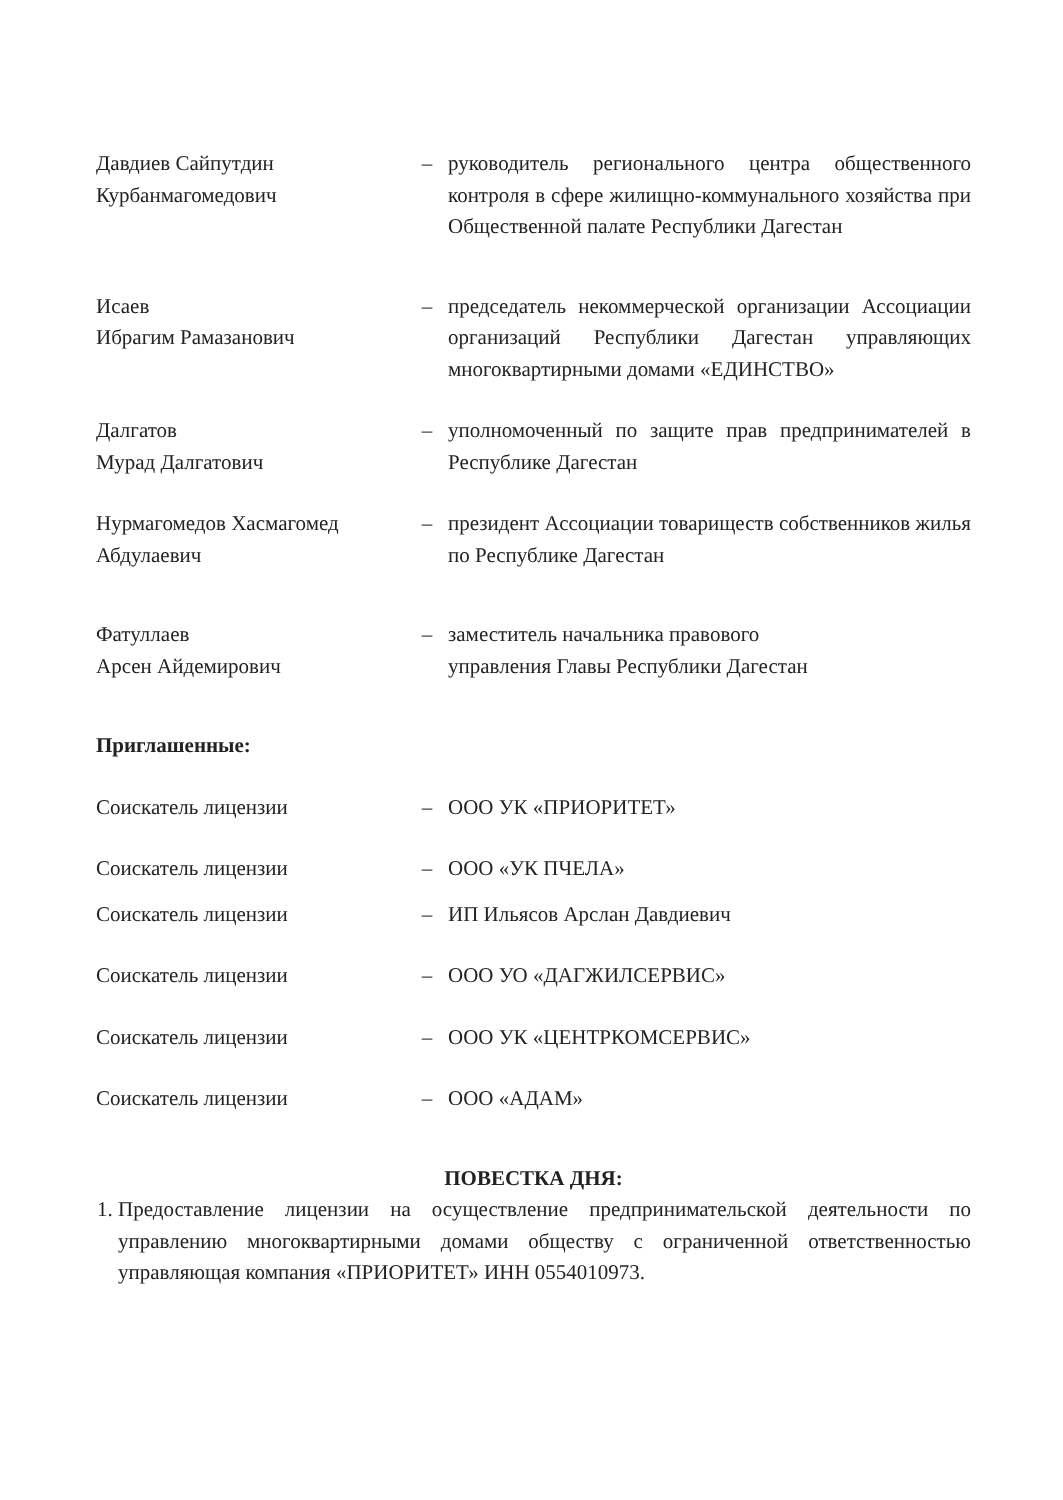Давдиев Сайпутдин
Курбанмагомедович
– руководитель регионального центра общественного контроля в сфере жилищно-коммунального хозяйства при Общественной палате Республики Дагестан
Исаев
Ибрагим Рамазанович
– председатель некоммерческой организации Ассоциации организаций Республики Дагестан управляющих многоквартирными домами «ЕДИНСТВО»
Далгатов
Мурад Далгатович
– уполномоченный по защите прав предпринимателей в Республике Дагестан
Нурмагомедов Хасмагомед Абдулаевич
– президент Ассоциации товариществ собственников жилья по Республике Дагестан
Фатуллаев
Арсен Айдемирович
– заместитель начальника правового
управления Главы Республики Дагестан
Приглашенные:
Соискатель лицензии – ООО УК «ПРИОРИТЕТ»
Соискатель лицензии – ООО «УК ПЧЕЛА»
Соискатель лицензии – ИП Ильясов Арслан Давдиевич
Соискатель лицензии – ООО УО «ДАГЖИЛСЕРВИС»
Соискатель лицензии – ООО УК «ЦЕНТРКОМСЕРВИС»
Соискатель лицензии – ООО «АДАМ»
ПОВЕСТКА ДНЯ:
1. Предоставление лицензии на осуществление предпринимательской деятельности по управлению многоквартирными домами обществу с ограниченной ответственностью управляющая компания «ПРИОРИТЕТ» ИНН 0554010973.